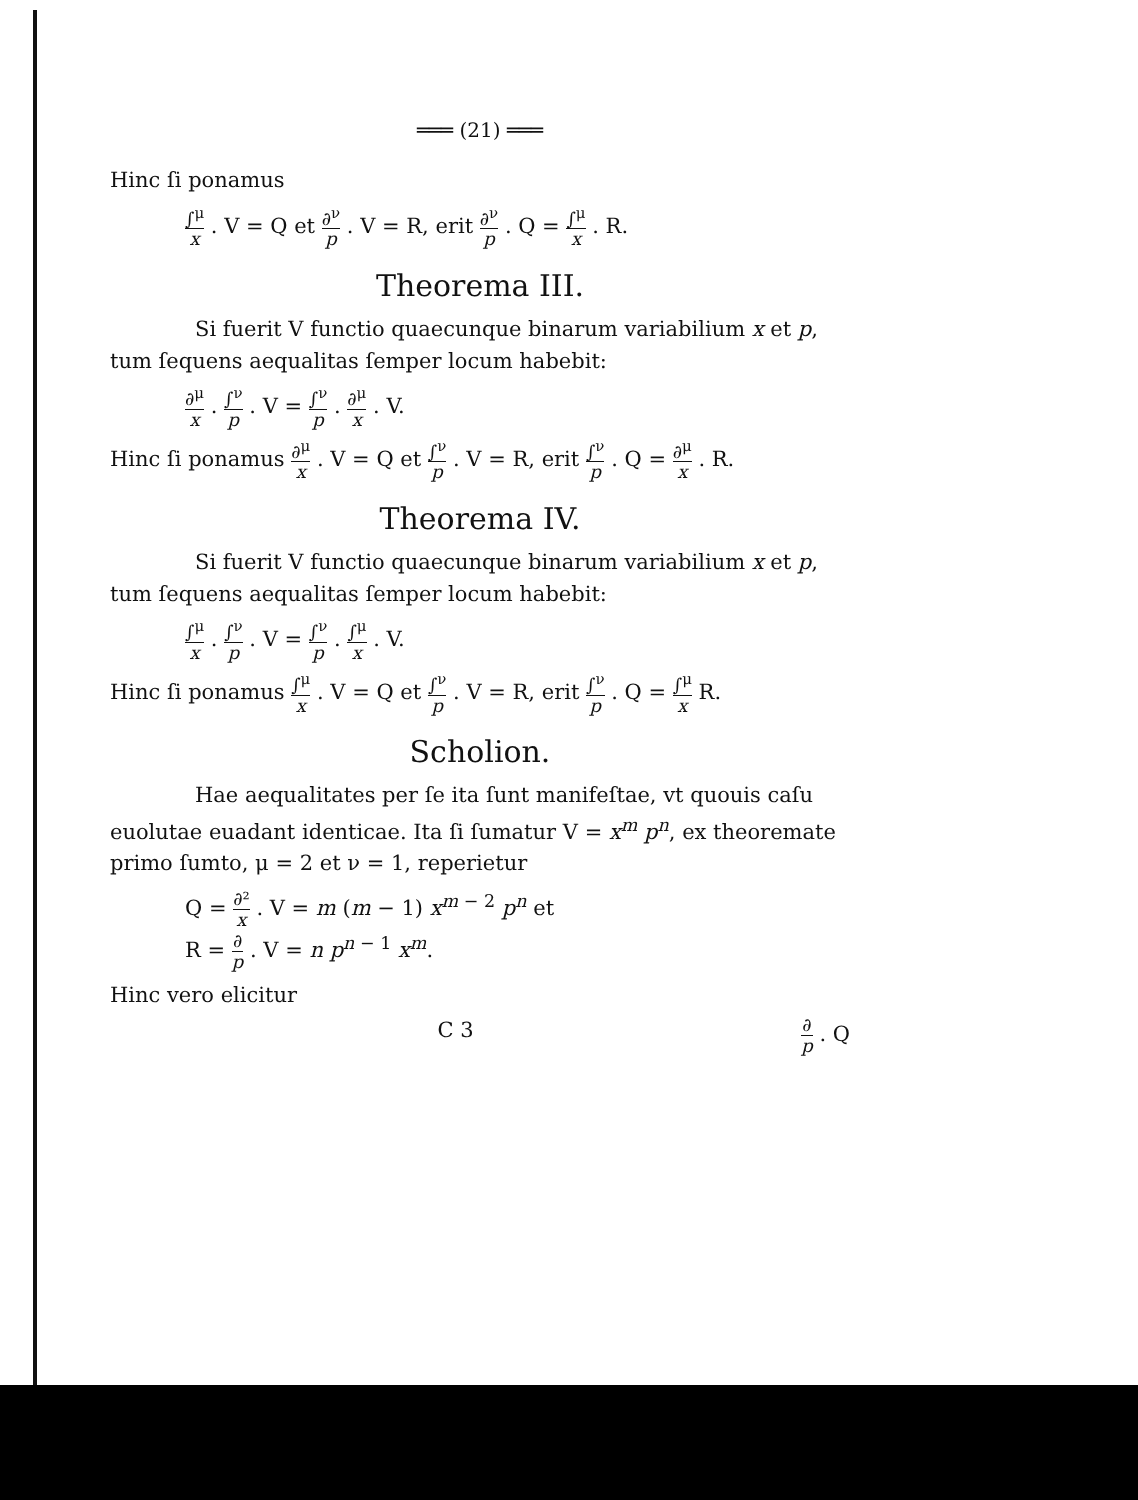═══ (21) ═══
Hinc ſi ponamus
∫<sup>μ</sup> x . V = Q et ∂<sup>ν</sup> p . V = R, erit ∂<sup>ν</sup> p . Q = ∫<sup>μ</sup> x . R.
Theorema III.
Si fuerit V functio quaecunque binarum variabilium x et p, tum ſequens aequalitas ſemper locum habebit:
∂<sup>μ</sup> x . ∫<sup>ν</sup> p . V = ∫<sup>ν</sup> p . ∂<sup>μ</sup> x . V.
Hinc ſi ponamus ∂<sup>μ</sup> x . V = Q et ∫<sup>ν</sup> p . V = R, erit ∫<sup>ν</sup> p . Q = ∂<sup>μ</sup> x . R.
Theorema IV.
Si fuerit V functio quaecunque binarum variabilium x et p, tum ſequens aequalitas ſemper locum habebit:
∫<sup>μ</sup> x . ∫<sup>ν</sup> p . V = ∫<sup>ν</sup> p . ∫<sup>μ</sup> x . V.
Hinc ſi ponamus ∫<sup>μ</sup> x . V = Q et ∫<sup>ν</sup> p . V = R, erit ∫<sup>ν</sup> p . Q = ∫<sup>μ</sup> x R.
Scholion.
Hae aequalitates per ſe ita ſunt manifeſtae, vt quouis caſu euolutae euadant identicae. Ita ſi ſumatur V = x<sup>m</sup> p<sup>n</sup>, ex theoremate primo ſumto, μ = 2 et ν = 1, reperietur
Q = ∂² x . V = m (m − 1) x<sup>m − 2</sup> p<sup>n</sup> et
R = ∂ p . V = n p<sup>n − 1</sup> x<sup>m</sup>.
Hinc vero elicitur
C 3 ∂ p . Q